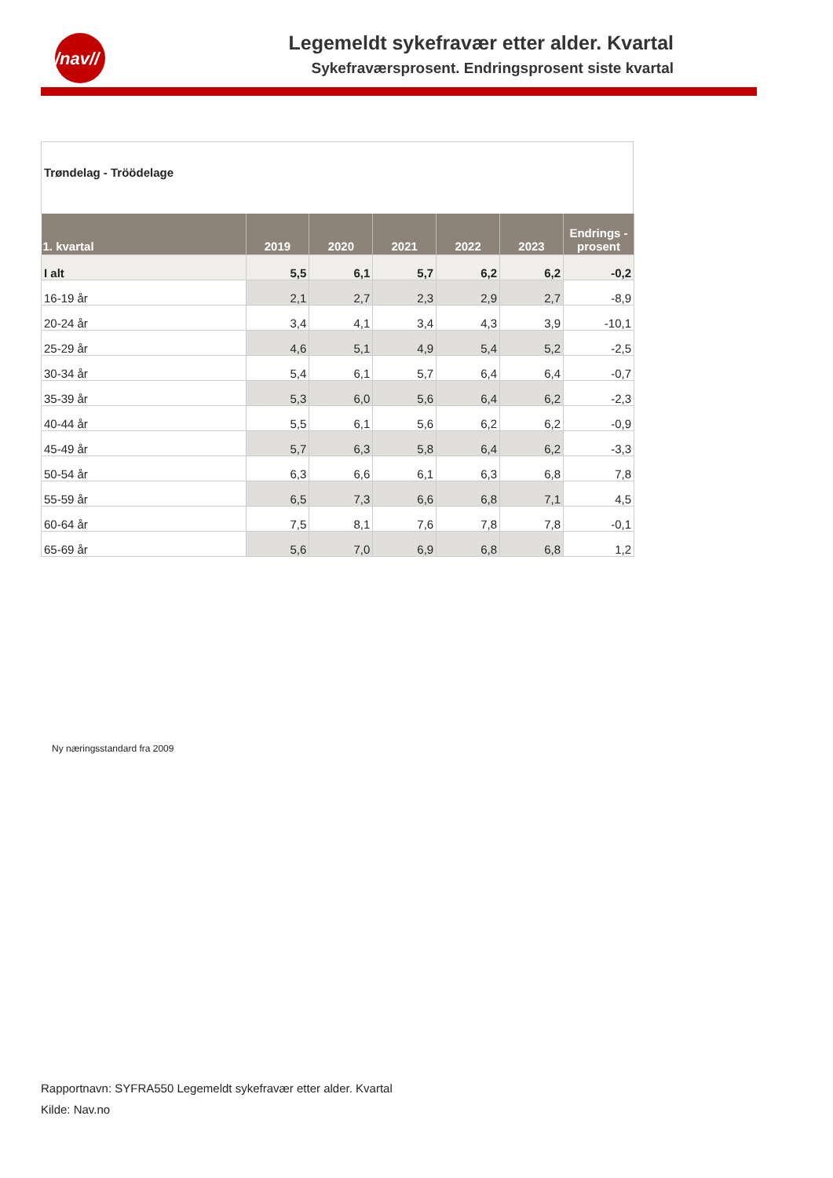/nav//
Legemeldt sykefravær etter alder. Kvartal
Sykefraværsprosent. Endringsprosent siste kvartal
Trøndelag - Tröödelage
| 1. kvartal | 2019 | 2020 | 2021 | 2022 | 2023 | Endrings -prosent |
| --- | --- | --- | --- | --- | --- | --- |
| I alt | 5,5 | 6,1 | 5,7 | 6,2 | 6,2 | -0,2 |
| 16-19 år | 2,1 | 2,7 | 2,3 | 2,9 | 2,7 | -8,9 |
| 20-24 år | 3,4 | 4,1 | 3,4 | 4,3 | 3,9 | -10,1 |
| 25-29 år | 4,6 | 5,1 | 4,9 | 5,4 | 5,2 | -2,5 |
| 30-34 år | 5,4 | 6,1 | 5,7 | 6,4 | 6,4 | -0,7 |
| 35-39 år | 5,3 | 6,0 | 5,6 | 6,4 | 6,2 | -2,3 |
| 40-44 år | 5,5 | 6,1 | 5,6 | 6,2 | 6,2 | -0,9 |
| 45-49 år | 5,7 | 6,3 | 5,8 | 6,4 | 6,2 | -3,3 |
| 50-54 år | 6,3 | 6,6 | 6,1 | 6,3 | 6,8 | 7,8 |
| 55-59 år | 6,5 | 7,3 | 6,6 | 6,8 | 7,1 | 4,5 |
| 60-64 år | 7,5 | 8,1 | 7,6 | 7,8 | 7,8 | -0,1 |
| 65-69 år | 5,6 | 7,0 | 6,9 | 6,8 | 6,8 | 1,2 |
Ny næringsstandard fra 2009
Rapportnavn: SYFRA550 Legemeldt sykefravær etter alder. Kvartal
Kilde: Nav.no